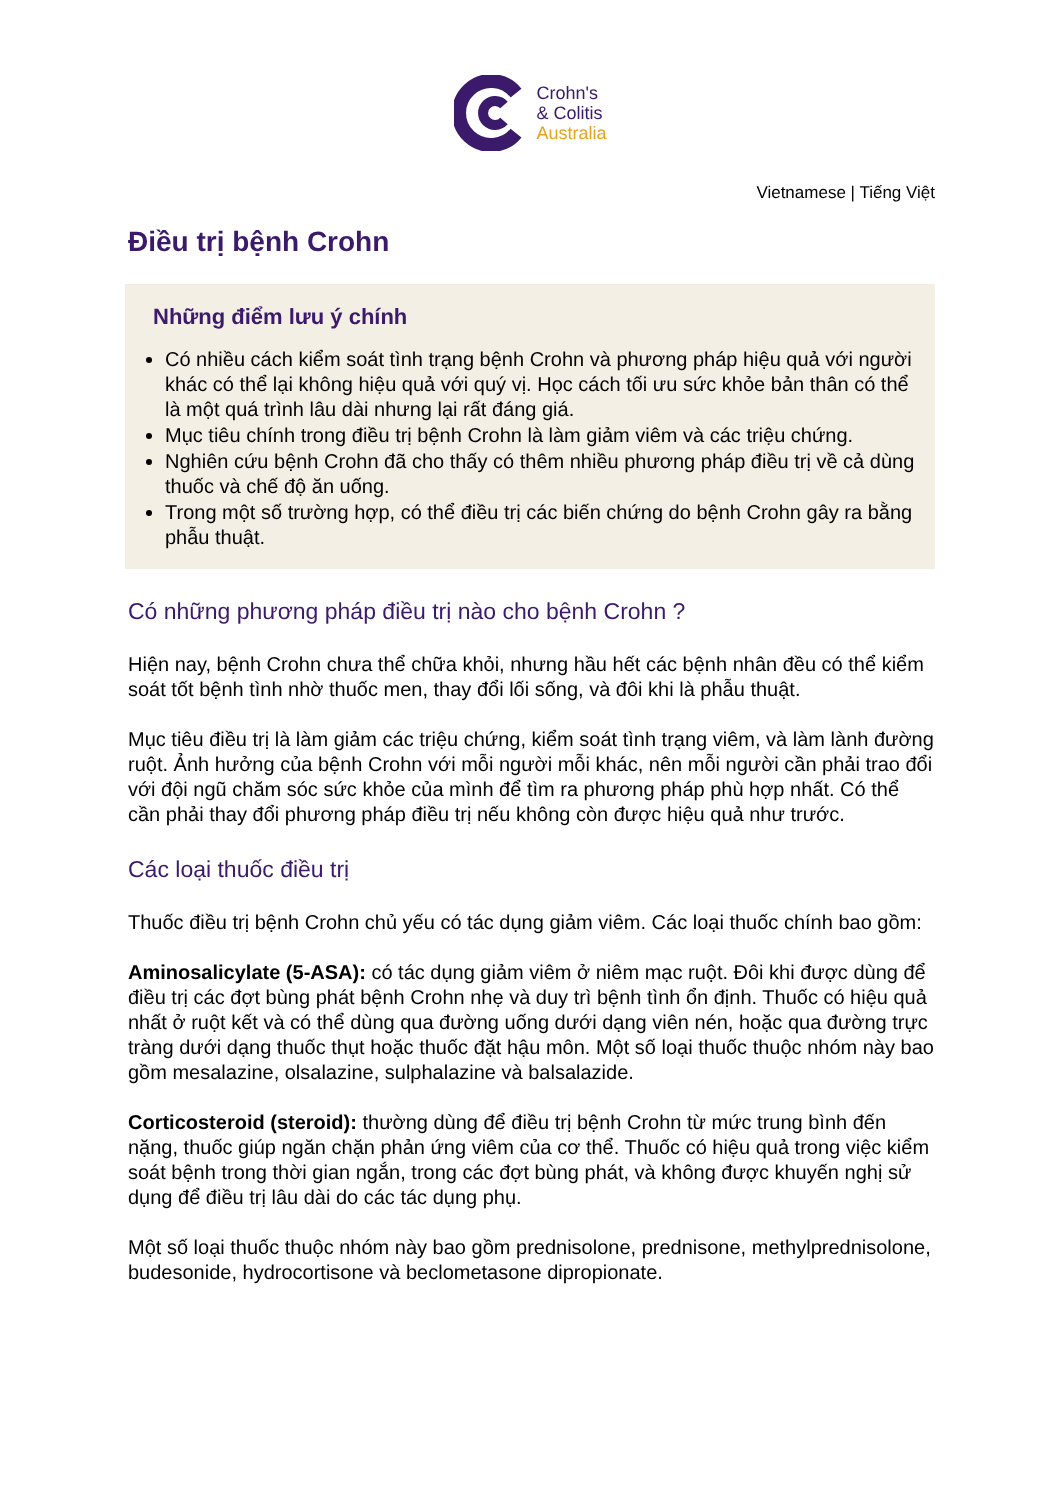Crohn's
& Colitis
Australia
Vietnamese | Tiếng Việt
Điều trị bệnh Crohn
Những điểm lưu ý chính
Có nhiều cách kiểm soát tình trạng bệnh Crohn và phương pháp hiệu quả với người khác có thể lại không hiệu quả với quý vị. Học cách tối ưu sức khỏe bản thân có thể là một quá trình lâu dài nhưng lại rất đáng giá.
Mục tiêu chính trong điều trị bệnh Crohn là làm giảm viêm và các triệu chứng.
Nghiên cứu bệnh Crohn đã cho thấy có thêm nhiều phương pháp điều trị về cả dùng thuốc và chế độ ăn uống.
Trong một số trường hợp, có thể điều trị các biến chứng do bệnh Crohn gây ra bằng phẫu thuật.
Có những phương pháp điều trị nào cho bệnh Crohn ?
Hiện nay, bệnh Crohn chưa thể chữa khỏi, nhưng hầu hết các bệnh nhân đều có thể kiểm soát tốt bệnh tình nhờ thuốc men, thay đổi lối sống, và đôi khi là phẫu thuật.
Mục tiêu điều trị là làm giảm các triệu chứng, kiểm soát tình trạng viêm, và làm lành đường ruột. Ảnh hưởng của bệnh Crohn với mỗi người mỗi khác, nên mỗi người cần phải trao đổi với đội ngũ chăm sóc sức khỏe của mình để tìm ra phương pháp phù hợp nhất. Có thể cần phải thay đổi phương pháp điều trị nếu không còn được hiệu quả như trước.
Các loại thuốc điều trị
Thuốc điều trị bệnh Crohn chủ yếu có tác dụng giảm viêm. Các loại thuốc chính bao gồm:
Aminosalicylate (5-ASA): có tác dụng giảm viêm ở niêm mạc ruột. Đôi khi được dùng để điều trị các đợt bùng phát bệnh Crohn nhẹ và duy trì bệnh tình ổn định. Thuốc có hiệu quả nhất ở ruột kết và có thể dùng qua đường uống dưới dạng viên nén, hoặc qua đường trực tràng dưới dạng thuốc thụt hoặc thuốc đặt hậu môn. Một số loại thuốc thuộc nhóm này bao gồm mesalazine, olsalazine, sulphalazine và balsalazide.
Corticosteroid (steroid): thường dùng để điều trị bệnh Crohn từ mức trung bình đến nặng, thuốc giúp ngăn chặn phản ứng viêm của cơ thể. Thuốc có hiệu quả trong việc kiểm soát bệnh trong thời gian ngắn, trong các đợt bùng phát, và không được khuyến nghị sử dụng để điều trị lâu dài do các tác dụng phụ.
Một số loại thuốc thuộc nhóm này bao gồm prednisolone, prednisone, methylprednisolone, budesonide, hydrocortisone và beclometasone dipropionate.